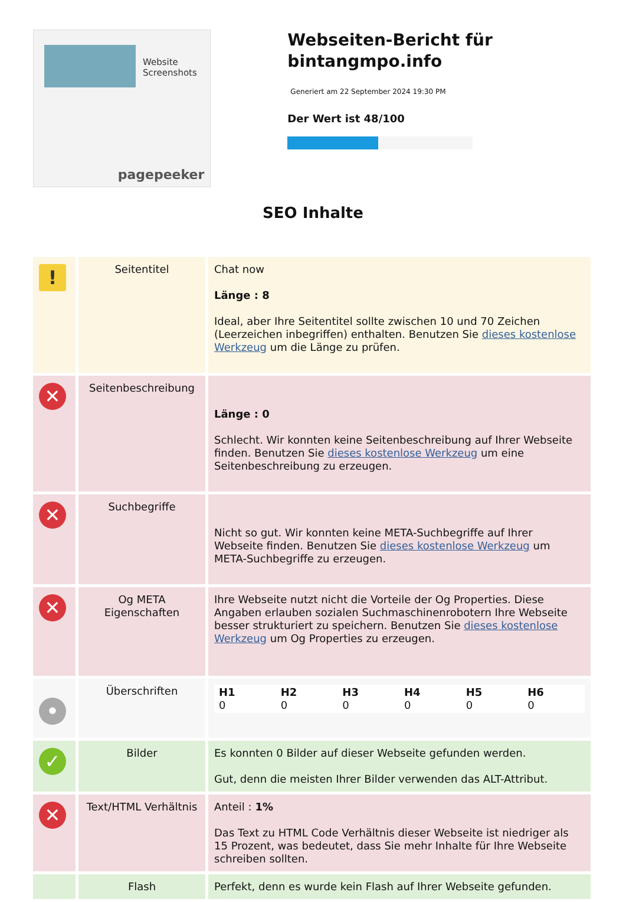Website Screenshots
pagepeeker
Webseiten-Bericht für bintangmpo.info
Generiert am 22 September 2024 19:30 PM
Der Wert ist 48/100
SEO Inhalte
| ! | Seitentitel | Chat now Länge : 8 Ideal, aber Ihre Seitentitel sollte zwischen 10 und 70 Zeichen (Leerzeichen inbegriffen) enthalten. Benutzen Sie dieses kostenlose Werkzeug um die Länge zu prüfen. |
| ✕ | Seitenbeschreibung | Länge : 0 Schlecht. Wir konnten keine Seitenbeschreibung auf Ihrer Webseite finden. Benutzen Sie dieses kostenlose Werkzeug um eine Seitenbeschreibung zu erzeugen. |
| ✕ | Suchbegriffe | Nicht so gut. Wir konnten keine META-Suchbegriffe auf Ihrer Webseite finden. Benutzen Sie dieses kostenlose Werkzeug um META-Suchbegriffe zu erzeugen. |
| ✕ | Og META Eigenschaften | Ihre Webseite nutzt nicht die Vorteile der Og Properties. Diese Angaben erlauben sozialen Suchmaschinenrobotern Ihre Webseite besser strukturiert zu speichern. Benutzen Sie dieses kostenlose Werkzeug um Og Properties zu erzeugen. |
| • | Überschriften | / H1 0 / H2 0 / H3 0 / H4 0 / H5 0 / H6 0 / |
| ✓ | Bilder | Es konnten 0 Bilder auf dieser Webseite gefunden werden. Gut, denn die meisten Ihrer Bilder verwenden das ALT-Attribut. |
| ✕ | Text/HTML Verhältnis | Anteil : 1% Das Text zu HTML Code Verhältnis dieser Webseite ist niedriger als 15 Prozent, was bedeutet, dass Sie mehr Inhalte für Ihre Webseite schreiben sollten. |
| | Flash | Perfekt, denn es wurde kein Flash auf Ihrer Webseite gefunden. |